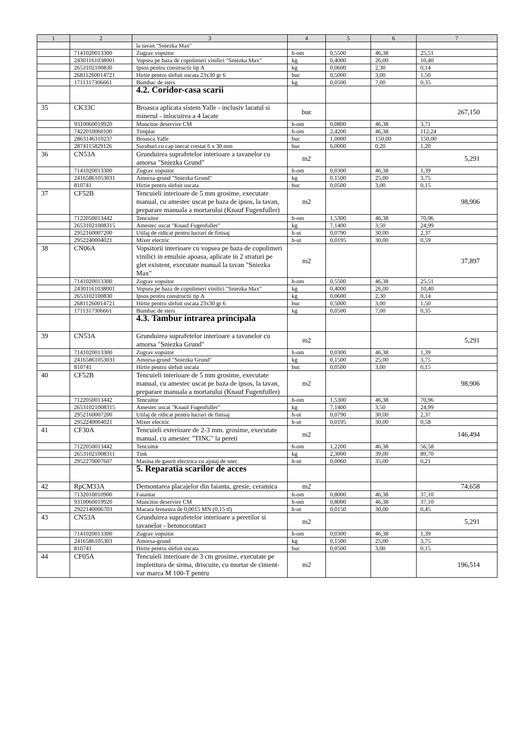| 1 | 2 | 3 | 4 | 5 | 6 | 7 |
| --- | --- | --- | --- | --- | --- | --- |
| | | la tavan "Sniezka Max" | | | | |
| | 7141020013300 | Zugrav vopsitor | h-om | 0,5500 | 46,38 | 25,51 |
| | 24301161038001 | Vopsea pe baza de copolimeri vinilici "Sniezka Max" | kg | 0,4000 | 26,00 | 10,40 |
| | 2653102100830 | Ipsos pentru constructii tip A | kg | 0,0600 | 2,30 | 0,14 |
| | 26811260014721 | Hirtie pentru slefuit uscata 23x30 gr 6 | buc | 0,5000 | 3,00 | 1,50 |
| | 1711317306661 | Bumbac de sters | kg | 0,0500 | 7,00 | 0,35 |
| | | 4.2. Coridor-casa scarii | | | | |
| 35 | CK33C | Broasca aplicata sistem Yalle - inclusiv lacatul si minerul - inlocuirea a 4 lacate | buc | | | 267,150 |
| | 9310060019920 | Muncitor deservire CM | h-om | 0,0800 | 46,38 | 3,71 |
| | 7422010060100 | Timplar | h-om | 2,4200 | 46,38 | 112,24 |
| | 2863146310237 | Broasca Yalle | buc | 1,0000 | 150,00 | 150,00 |
| | 2874115829126 | Suruburi cu cap inecat crestat 6 x 30 mm | buc | 6,0000 | 0,20 | 1,20 |
| 36 | CN53A | Grunduirea suprafetelor interioare a tavanelor cu amorsa "Sniezka Grund" | m2 | | | 5,291 |
| | 7141020013300 | Zugrav vopsitor | h-om | 0,0300 | 46,38 | 1,39 |
| | 24165861053031 | Amorsa-grund "Sniezka Grund" | kg | 0,1500 | 25,00 | 3,75 |
| | 810741 | Hirtie pentru slefuit uscata | buc | 0,0500 | 3,00 | 0,15 |
| 37 | CF52B | Tencuieli interioare de 5 mm grosime, executate manual, cu amestec uscat pe baza de ipsos, la tavan, preparare manuala a mortarului (Knauf Fugenfuller) | m2 | | | 98,906 |
| | 7122050013442 | Tencuitor | h-om | 1,5300 | 46,38 | 70,96 |
| | 26531021008315 | Amestec uscat "Knauf Fugenfuller" | kg | 7,1400 | 3,50 | 24,99 |
| | 2952160007200 | Utilaj de ridicat pentru lucrari de finisaj | h-ut | 0,0790 | 30,00 | 2,37 |
| | 2952240004021 | Mixer electric | h-ut | 0,0195 | 30,00 | 0,59 |
| 38 | CN06A | Vopsitorii interioare cu vopsea pe baza de copolimeri vinilici in emulsie apoasa, aplicate in 2 straturi pe glet existent, executate manual la tavan "Sniezka Max" | m2 | | | 37,897 |
| | 7141020013300 | Zugrav vopsitor | h-om | 0,5500 | 46,38 | 25,51 |
| | 24301161038001 | Vopsea pe baza de copolimeri vinilici "Sniezka Max" | kg | 0,4000 | 26,00 | 10,40 |
| | 2653102100830 | Ipsos pentru constructii tip A | kg | 0,0600 | 2,30 | 0,14 |
| | 26811260014721 | Hirtie pentru slefuit uscata 23x30 gr 6 | buc | 0,5000 | 3,00 | 1,50 |
| | 1711317306661 | Bumbac de sters | kg | 0,0500 | 7,00 | 0,35 |
| | | 4.3. Tambur intrarea principala | | | | |
| 39 | CN53A | Grunduirea suprafetelor interioare a tavanelor cu amorsa "Sniezka Grund" | m2 | | | 5,291 |
| | 7141020013300 | Zugrav vopsitor | h-om | 0,0300 | 46,38 | 1,39 |
| | 24165861053031 | Amorsa-grund "Sniezka Grund" | kg | 0,1500 | 25,00 | 3,75 |
| | 810741 | Hirtie pentru slefuit uscata | buc | 0,0500 | 3,00 | 0,15 |
| 40 | CF52B | Tencuieli interioare de 5 mm grosime, executate manual, cu amestec uscat pe baza de ipsos, la tavan, preparare manuala a mortarului (Knauf Fugenfuller) | m2 | | | 98,906 |
| | 7122050013442 | Tencuitor | h-om | 1,5300 | 46,38 | 70,96 |
| | 26531021008315 | Amestec uscat "Knauf Fugenfuller" | kg | 7,1400 | 3,50 | 24,99 |
| | 2952160007200 | Utilaj de ridicat pentru lucrari de finisaj | h-ut | 0,0790 | 30,00 | 2,37 |
| | 2952240004021 | Mixer electric | h-ut | 0,0195 | 30,00 | 0,58 |
| 41 | CF30A | Tencuieli exterioare de 2-3 mm. grosime, executate manual. cu amestec "TINC" la pereti | m2 | | | 146,494 |
| | 7122050013442 | Tencuitor | h-om | 1,2200 | 46,38 | 56,58 |
| | 26531021008311 | Tink | kg | 2,3000 | 39,00 | 89,70 |
| | 2952270007607 | Masina de gaurit electrica cu ajutaj de snec | h-ut | 0,0060 | 35,00 | 0,21 |
| | | 5. Reparatia scarilor de acces | | | | |
| 42 | RpCM33A | Demontarea placajelor din faianta, gresie, ceramica | m2 | | | 74,658 |
| | 7132010010900 | Faiantar | h-om | 0,8000 | 46,38 | 37,10 |
| | 9310060019920 | Muncitor deservire CM | h-om | 0,8000 | 46,38 | 37,10 |
| | 2922140006703 | Macara fereastra de 0,0015 MN (0,15 tf) | h-ut | 0,0150 | 30,00 | 0,45 |
| 43 | CN53A | Grunduirea suprafetelor interioare a peretilor si tavanelor - betonocontact | m2 | | | 5,291 |
| | 7141020013300 | Zugrav vopsitor | h-om | 0,0300 | 46,38 | 1,39 |
| | 2416586105303 | Amorsa-grund | kg | 0,1500 | 25,00 | 3,75 |
| | 810741 | Hirtie pentru slefuit uscata | buc | 0,0500 | 3,00 | 0,15 |
| 44 | CF05A | Tencuieli interioare de 3 cm grosime, executate pe impletitura de sirma, driscuite, cu mortar de ciment-var marca M 100-T pentru | m2 | | | 196,514 |